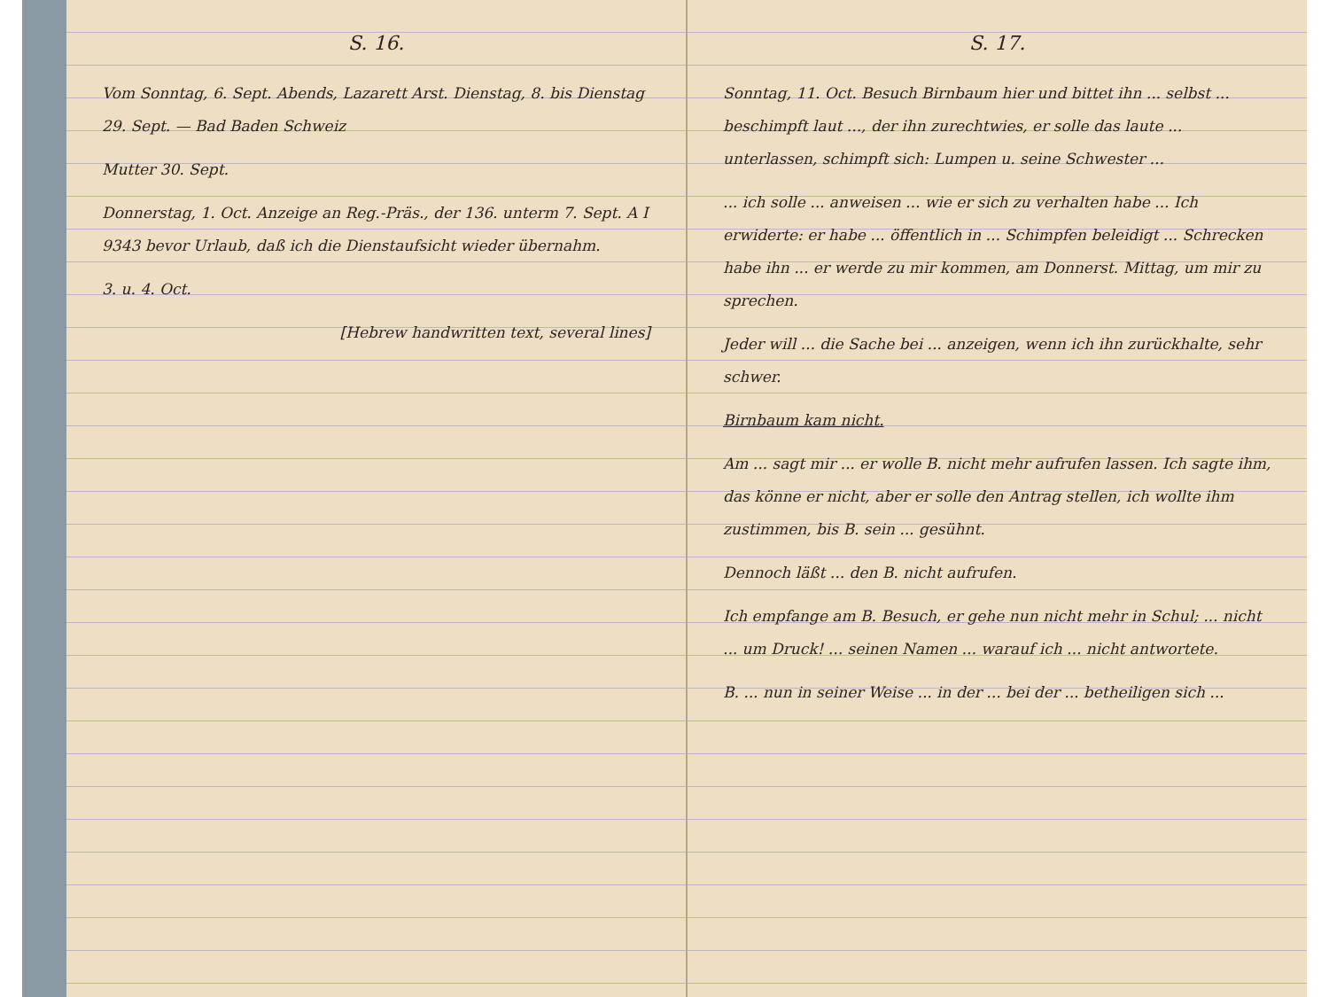S. 16.
Vom Sonntag, 6. Sept. Abends, Lazarett Arst. Dienstag, 8. bis Dienstag 29. Sept. — Bad Baden Schweiz
Mutter 30. Sept.
Donnerstag, 1. Oct. Anzeige an Reg.-Präs., der 136. unterm 7. Sept. A I 9343 bevor Urlaub, daß ich die Dienstaufsicht wieder übernahm.
3. u. 4. Oct.
[Hebrew handwritten text, several lines]
S. 17.
Sonntag, 11. Oct. Besuch Birnbaum hier und bittet ihn ... selbst ... beschimpft laut ..., der ihn zurechtwies, er solle das laute ... unterlassen, schimpft sich: Lumpen u. seine Schwester ...
... ich solle ... anweisen ... wie er sich zu verhalten habe ... Ich erwiderte: er habe ... öffentlich in ... Schimpfen beleidigt ... Schrecken habe ihn ... er werde zu mir kommen, am Donnerst. Mittag, um mir zu sprechen.
Jeder will ... die Sache bei ... anzeigen, wenn ich ihn zurückhalte, sehr schwer.
Birnbaum kam nicht.
Am ... sagt mir ... er wolle B. nicht mehr aufrufen lassen. Ich sagte ihm, das könne er nicht, aber er solle den Antrag stellen, ich wollte ihm zustimmen, bis B. sein ... gesühnt.
Dennoch läßt ... den B. nicht aufrufen.
Ich empfange am B. Besuch, er gehe nun nicht mehr in Schul; ... nicht ... um Druck! ... seinen Namen ... warauf ich ... nicht antwortete.
B. ... nun in seiner Weise ... in der ... bei der ... betheiligen sich ...